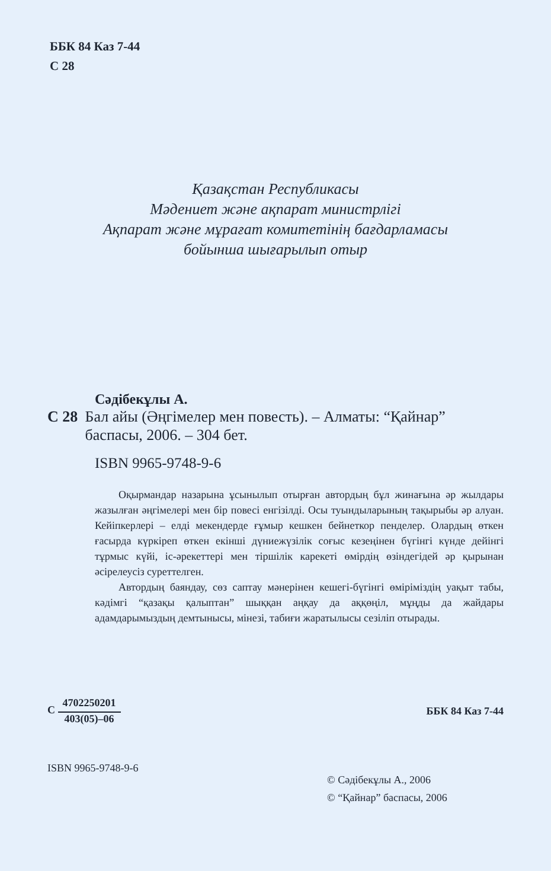ББК 84 Каз 7-44
С 28
Қазақстан Республикасы
Мәдениет және ақпарат министрлігі
Ақпарат және мұрағат комитетінің бағдарламасы
бойынша шығарылып отыр
Сәдібекұлы А.
С 28 Бал айы (Әңгімелер мен повесть). – Алматы: “Қайнар” баспасы, 2006. – 304 бет.
ISBN 9965-9748-9-6
Оқырмандар назарына ұсынылып отырған автордың бұл жинағына әр жылдары жазылған әңгімелері мен бір повесі енгізілді. Осы туындыларының тақырыбы әр алуан. Кейіпкерлері – елді мекендерде ғұмыр кешкен бейнеткор пенделер. Олардың өткен ғасырда күркіреп өткен екінші дүниежүзілік соғыс кезеңінен бүгінгі күнде дейінгі тұрмыс күйі, іс-әрекеттері мен тіршілік карекеті өмірдің өзіндегідей әр қырынан әсірелеусіз суреттелген.
Автордың баяндау, сөз саптау мәнерінен кешегі-бүгінгі өміріміздің уақыт табы, кәдімгі “қазақы қалыптан” шыққан аңқау да аққөңіл, мұңды да жайдары адамдарымыздың демтынысы, мінезі, табиғи жаратылысы сезіліп отырады.
С 4702250201 403(05)–06 ББК 84 Каз 7-44
ISBN 9965-9748-9-6
© Сәдібекұлы А., 2006
© “Қайнар” баспасы, 2006